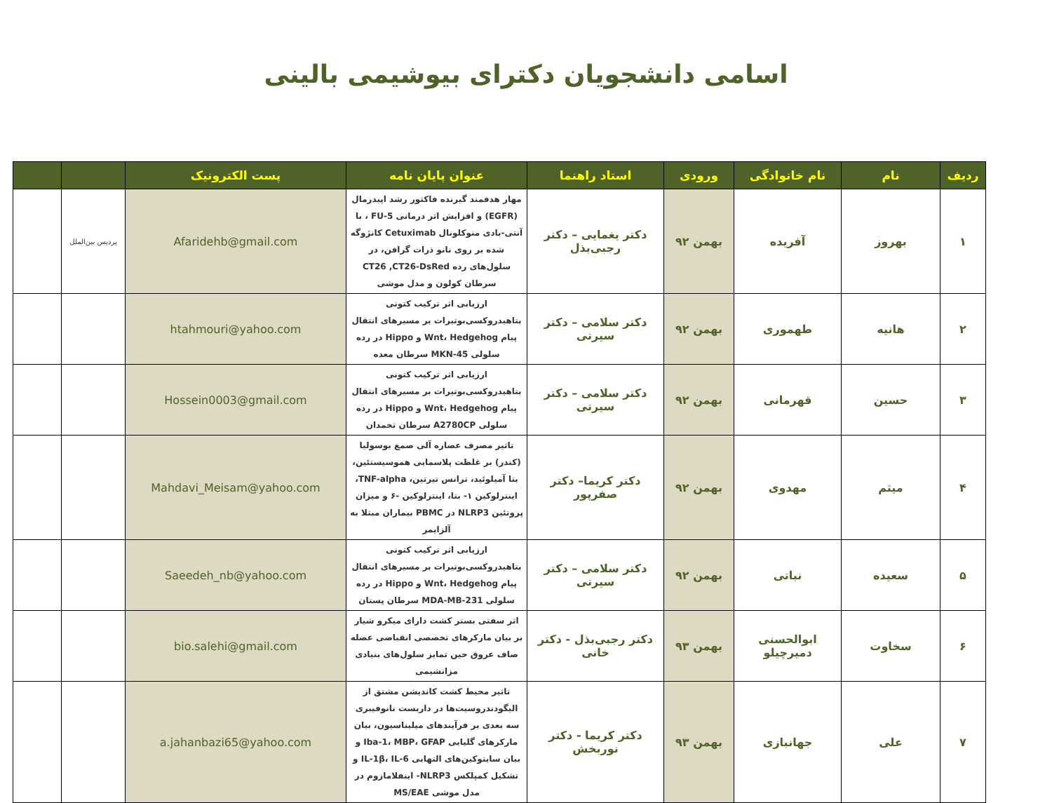اسامی دانشجویان دکترای بیوشیمی بالینی
| ردیف | نام | نام خانوادگی | ورودی | استاد راهنما | عنوان پایان نامه | پست الکترونیک | | |
| --- | --- | --- | --- | --- | --- | --- | --- | --- |
| ۱ | بهروز | آفریده | بهمن ۹۲ | دکتر یغمایی – دکتر رجبی‌بذل | مهار هدفمند گیرنده فاکتور رشد اپیدرمال (EGFR) و افزایش اثر درمانی 5-FU ، با آنتی-بادی منوکلونال Cetuximab کانژوگه شده بر روی نانو ذرات گرافن، در سلول‌های رده CT26 ,CT26-DsRed سرطان کولون و مدل موشی | Afaridehb@gmail.com | پردیس بین‌الملل | |
| ۲ | هانیه | طهموری | بهمن ۹۲ | دکتر سلامی – دکتر سیرتی | ارزیابی اثر ترکیب کتونی بتاهیدروکسی‌بوتیرات بر مسیرهای انتقال پیام Wnt، Hedgehog و Hippo در رده سلولی MKN-45 سرطان معده | htahmouri@yahoo.com | | |
| ۳ | حسین | قهرمانی | بهمن ۹۲ | دکتر سلامی – دکتر سیرتی | ارزیابی اثر ترکیب کتونی بتاهیدروکسی‌بوتیرات بر مسیرهای انتقال پیام Wnt، Hedgehog و Hippo در رده سلولی A2780CP سرطان تخمدان | Hossein0003@gmail.com | | |
| ۴ | میثم | مهدوی | بهمن ۹۲ | دکتر کریما– دکتر صفرپور | تاثیر مصرف عصاره آلی صمغ بوسولیا (کندر) بر غلظت پلاسمایی هموسیستئین، بتا آمیلوئید، ترانس تیرتین، TNF-alpha، اینترلوکین ۱- بتا، اینترلوکین -۶ و میزان پروتئین NLRP3 در PBMC بیماران مبتلا به آلزایمر | Mahdavi_Meisam@yahoo.com | | |
| ۵ | سعیده | نباتی | بهمن ۹۲ | دکتر سلامی – دکتر سیرتی | ارزیابی اثر ترکیب کتونی بتاهیدروکسی‌بوتیرات بر مسیرهای انتقال پیام Wnt، Hedgehog و Hippo در رده سلولی MDA-MB-231 سرطان پستان | Saeedeh_nb@yahoo.com | | |
| ۶ | سخاوت | ابوالحسنی دمیرچیلو | بهمن ۹۳ | دکتر رجبی‌بذل - دکتر خانی | اثر سفتی بستر کشت دارای میکرو شیار بر بیان مارکرهای تخصصی انقباضی عضله صاف عروق حین تمایز سلول‌های بنیادی مزانشیمی | bio.salehi@gmail.com | | |
| ۷ | علی | جهانبازی | بهمن ۹۳ | دکتر کریما - دکتر نوربخش | تاثیر محیط کشت کاندیشن مشتق از الیگودندروسیت‌ها در داربست نانوفیبری سه بعدی بر فرآیندهای میلیناسیون، بیان مارکرهای گلیایی Iba-1، MBP، GFAP و بیان سایتوکین‌های التهابی IL-1β، IL-6 و تشکیل کمپلکس NLRP3- اینفلامازوم در مدل موشی MS/EAE | a.jahanbazi65@yahoo.com | | |